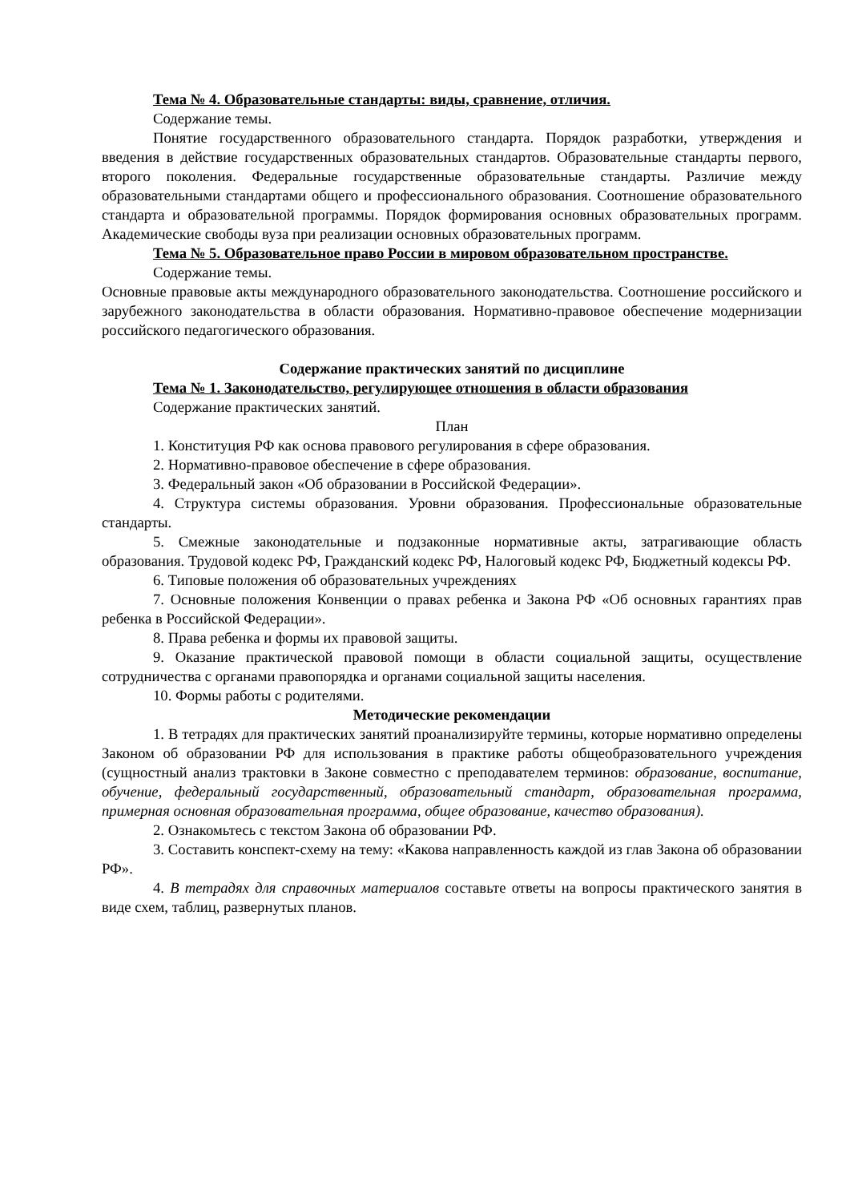Тема № 4. Образовательные стандарты: виды, сравнение, отличия.
Содержание темы.
Понятие государственного образовательного стандарта. Порядок разработки, утверждения и введения в действие государственных образовательных стандартов. Образовательные стандарты первого, второго поколения. Федеральные государственные образовательные стандарты. Различие между образовательными стандартами общего и профессионального образования. Соотношение образовательного стандарта и образовательной программы. Порядок формирования основных образовательных программ. Академические свободы вуза при реализации основных образовательных программ.
Тема № 5. Образовательное право России в мировом образовательном пространстве.
Содержание темы.
Основные правовые акты международного образовательного законодательства. Соотношение российского и зарубежного законодательства в области образования. Нормативно-правовое обеспечение модернизации российского педагогического образования.
Содержание практических занятий по дисциплине
Тема № 1. Законодательство, регулирующее отношения в области образования
Содержание практических занятий.
План
1. Конституция РФ как основа правового регулирования в сфере образования.
2. Нормативно-правовое обеспечение в сфере образования.
3. Федеральный закон «Об образовании в Российской Федерации».
4. Структура системы образования. Уровни образования. Профессиональные образовательные стандарты.
5. Смежные законодательные и подзаконные нормативные акты, затрагивающие область образования. Трудовой кодекс РФ, Гражданский кодекс РФ, Налоговый кодекс РФ, Бюджетный кодексы РФ.
6. Типовые положения об образовательных учреждениях
7. Основные положения Конвенции о правах ребенка и Закона РФ «Об основных гарантиях прав ребенка в Российской Федерации».
8. Права ребенка и формы их правовой защиты.
9. Оказание практической правовой помощи в области социальной защиты, осуществление сотрудничества с органами правопорядка и органами социальной защиты населения.
10. Формы работы с родителями.
Методические рекомендации
1. В тетрадях для практических занятий проанализируйте термины, которые нормативно определены Законом об образовании РФ для использования в практике работы общеобразовательного учреждения (сущностный анализ трактовки в Законе совместно с преподавателем терминов: образование, воспитание, обучение, федеральный государственный, образовательный стандарт, образовательная программа, примерная основная образовательная программа, общее образование, качество образования).
2. Ознакомьтесь с текстом Закона об образовании РФ.
3. Составить конспект-схему на тему: «Какова направленность каждой из глав Закона об образовании РФ».
4. В тетрадях для справочных материалов составьте ответы на вопросы практического занятия в виде схем, таблиц, развернутых планов.